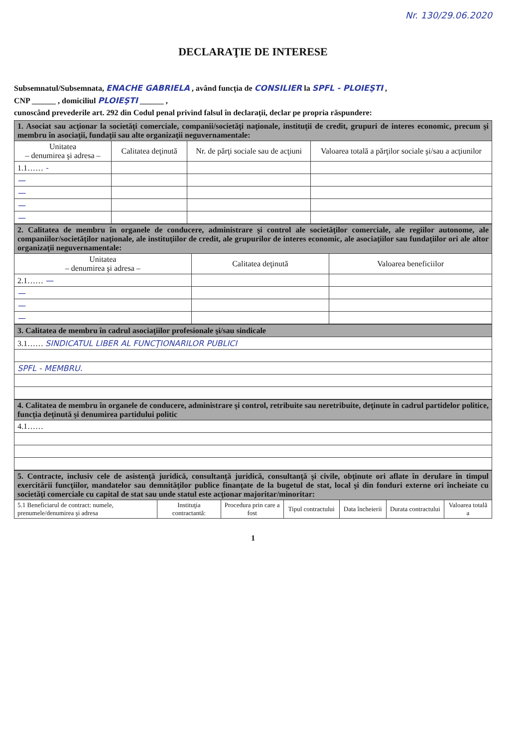Nr. 130/29.06.2020
DECLARAŢIE DE INTERESE
Subsemnatul/Subsemnata, ENACHE GABRIELA , având funcţia de CONSILIER la SPFL - PLOIEŞTI ,
CNP ______ , domiciliul PLOIEŞTI ______ ,
cunoscând prevederile art. 292 din Codul penal privind falsul în declaraţii, declar pe propria răspundere:
| 1. Asociat sau acţionar la societăţi comerciale, companii/societăţi naţionale, instituţii de credit, grupuri de interes economic, precum şi membru în asociaţii, fundaţii sau alte organizaţii neguvernamentale: | | | |
| Unitatea – denumirea şi adresa – | Calitatea deţinută | Nr. de părţi sociale sau de acţiuni | Valoarea totală a părţilor sociale şi/sau a acţiunilor |
| 1.1…… - | | | |
| — | | | |
| — | | | |
| — | | | |
| — | | | |
| 2. Calitatea de membru în organele de conducere, administrare şi control ale societăţilor comerciale, ale regiilor autonome, ale companiilor/societăţilor naţionale, ale instituţiilor de credit, ale grupurilor de interes economic, ale asociaţiilor sau fundaţiilor ori ale altor organizaţii neguvernamentale: | | |
| Unitatea – denumirea şi adresa – | Calitatea deţinută | Valoarea beneficiilor |
| 2.1…… — | | |
| — | | |
| — | | |
| — | | |
| 3. Calitatea de membru în cadrul asociaţiilor profesionale şi/sau sindicale |
| 3.1…… SINDICATUL LIBER AL FUNCŢIONARILOR PUBLICI |
| SPFL - MEMBRU. |
| 4. Calitatea de membru în organele de conducere, administrare şi control, retribuite sau neretribuite, deţinute în cadrul partidelor politice, funcţia deţinută şi denumirea partidului politic |
| 4.1…… |
| 5. Contracte, inclusiv cele de asistenţă juridică, consultanţă juridică, consultanţă şi civile, obţinute ori aflate în derulare în timpul exercitării funcţiilor, mandatelor sau demnităţilor publice finanţate de la bugetul de stat, local şi din fonduri externe ori încheiate cu societăţi comerciale cu capital de stat sau unde statul este acţionar majoritar/minoritar: | | | | | | |
| 5.1 Beneficiarul de contract: numele, prenumele/denumirea şi adresa | Instituţia contractantă: | Procedura prin care a fost | Tipul contractului | Data încheierii | Durata contractului | Valoarea totală a |
1